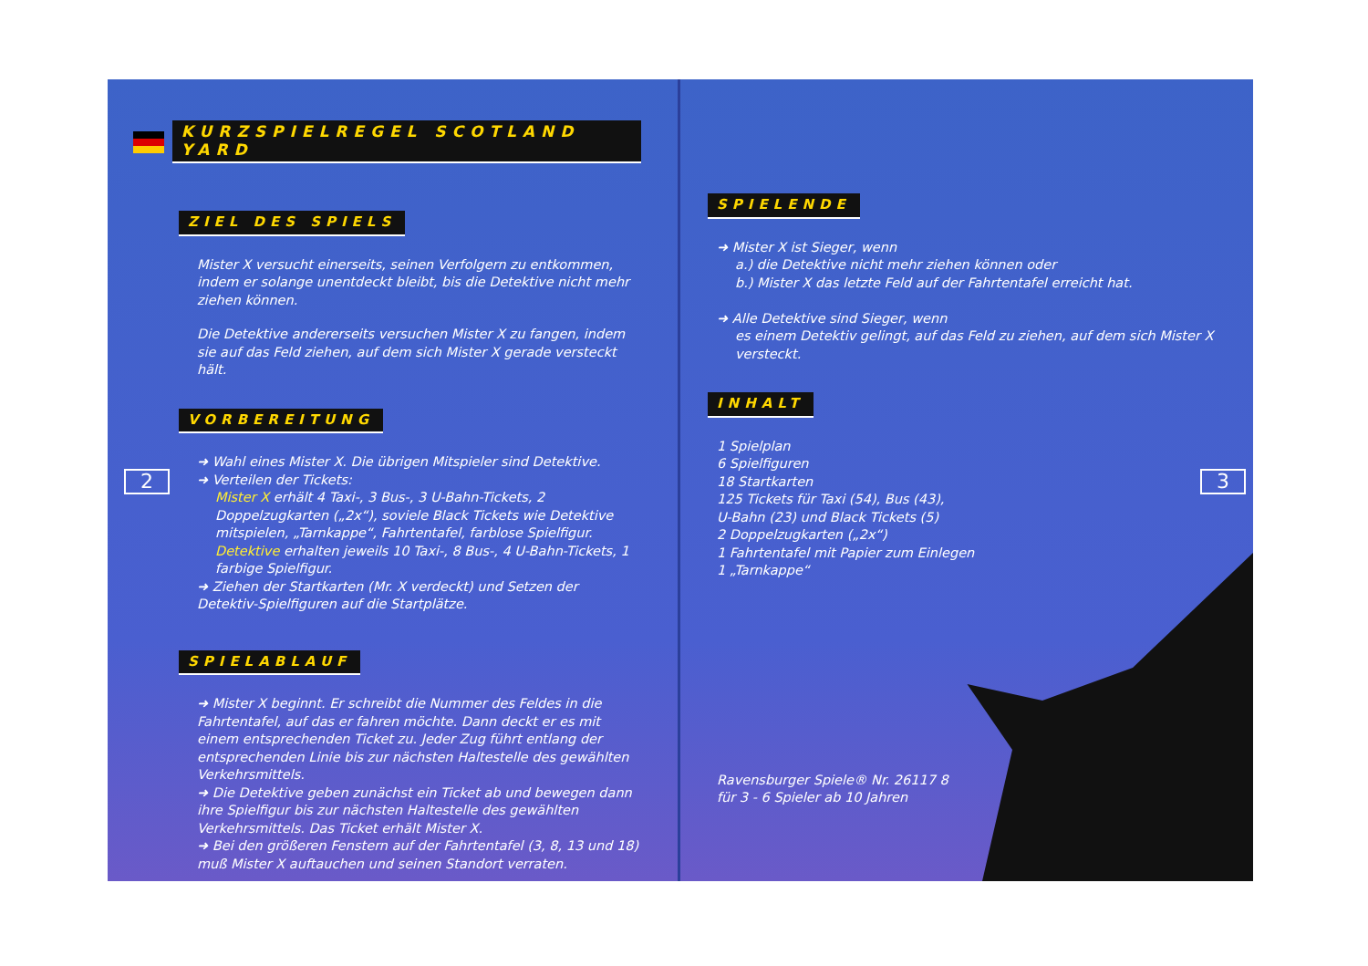KURZSPIELREGEL SCOTLAND YARD
ZIEL DES SPIELS
Mister X versucht einerseits, seinen Verfolgern zu entkommen, indem er solange unentdeckt bleibt, bis die Detektive nicht mehr ziehen können.
Die Detektive andererseits versuchen Mister X zu fangen, indem sie auf das Feld ziehen, auf dem sich Mister X gerade versteckt hält.
VORBEREITUNG
➜ Wahl eines Mister X. Die übrigen Mitspieler sind Detektive.
➜ Verteilen der Tickets:
Mister X erhält 4 Taxi-, 3 Bus-, 3 U-Bahn-Tickets, 2 Doppelzugkarten („2x“), soviele Black Tickets wie Detektive mitspielen, „Tarnkappe“, Fahrtentafel, farblose Spielfigur.
Detektive erhalten jeweils 10 Taxi-, 8 Bus-, 4 U-Bahn-Tickets, 1 farbige Spielfigur.
➜ Ziehen der Startkarten (Mr. X verdeckt) und Setzen der Detektiv-Spielfiguren auf die Startplätze.
SPIELABLAUF
➜ Mister X beginnt. Er schreibt die Nummer des Feldes in die Fahrtentafel, auf das er fahren möchte. Dann deckt er es mit einem entsprechenden Ticket zu. Jeder Zug führt entlang der entsprechenden Linie bis zur nächsten Haltestelle des gewählten Verkehrsmittels.
➜ Die Detektive geben zunächst ein Ticket ab und bewegen dann ihre Spielfigur bis zur nächsten Haltestelle des gewählten Verkehrsmittels. Das Ticket erhält Mister X.
➜ Bei den größeren Fenstern auf der Fahrtentafel (3, 8, 13 und 18) muß Mister X auftauchen und seinen Standort verraten.
2
SPIELENDE
➜ Mister X ist Sieger, wenn
a.) die Detektive nicht mehr ziehen können oder
b.) Mister X das letzte Feld auf der Fahrtentafel erreicht hat.
➜ Alle Detektive sind Sieger, wenn
es einem Detektiv gelingt, auf das Feld zu ziehen, auf dem sich Mister X versteckt.
INHALT
1 Spielplan
6 Spielfiguren
18 Startkarten
125 Tickets für Taxi (54), Bus (43),
U-Bahn (23) und Black Tickets (5)
2 Doppelzugkarten („2x“)
1 Fahrtentafel mit Papier zum Einlegen
1 „Tarnkappe“
Ravensburger Spiele® Nr. 26117 8
für 3 - 6 Spieler ab 10 Jahren
3